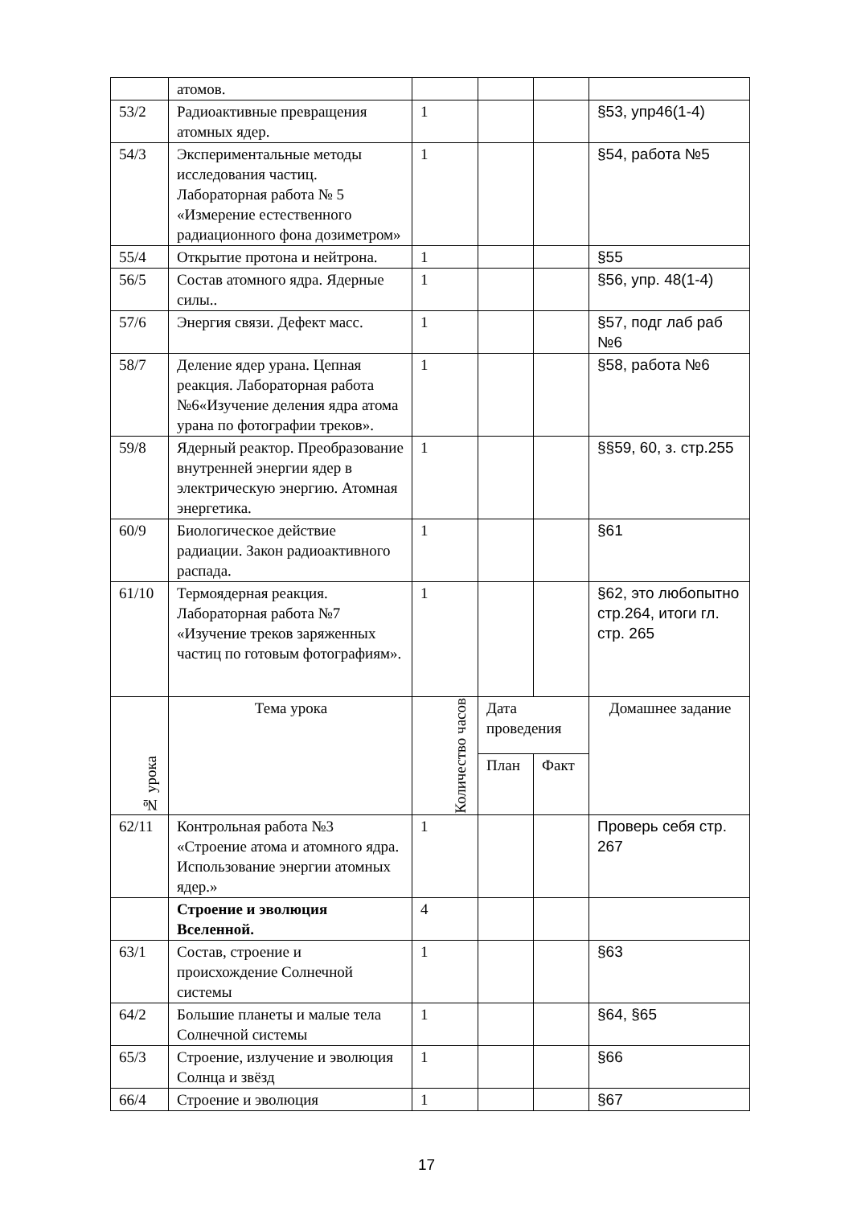| | атомов. | | | | |
| 53/2 | Радиоактивные превращения атомных ядер. | 1 | | | §53, упр46(1-4) |
| 54/3 | Экспериментальные методы исследования частиц. Лабораторная работа № 5 «Измерение естественного радиационного фона дозиметром» | 1 | | | §54, работа №5 |
| 55/4 | Открытие протона и нейтрона. | 1 | | | §55 |
| 56/5 | Состав атомного ядра. Ядерные силы.. | 1 | | | §56, упр. 48(1-4) |
| 57/6 | Энергия связи. Дефект масс. | 1 | | | §57, подг лаб раб №6 |
| 58/7 | Деление ядер урана. Цепная реакция. Лабораторная работа №6«Изучение деления ядра атома урана по фотографии треков». | 1 | | | §58, работа №6 |
| 59/8 | Ядерный реактор. Преобразование внутренней энергии ядер в электрическую энергию. Атомная энергетика. | 1 | | | §§59, 60, з. стр.255 |
| 60/9 | Биологическое действие радиации. Закон радиоактивного распада. | 1 | | | §61 |
| 61/10 | Термоядерная реакция. Лабораторная работа №7 «Изучение треков заряженных частиц по готовым фотографиям». | 1 | | | §62, это любопытно стр.264, итоги гл. стр. 265 |
| № урока | Тема урока | Количество часов | Дата проведения | | Домашнее задание |
| | | | План | Факт | |
| 62/11 | Контрольная работа №3 «Строение атома и атомного ядра. Использование энергии атомных ядер.» | 1 | | | Проверь себя стр. 267 |
| | Строение и эволюция Вселенной. | 4 | | | |
| 63/1 | Состав, строение и происхождение Солнечной системы | 1 | | | §63 |
| 64/2 | Большие планеты и малые тела Солнечной системы | 1 | | | §64, §65 |
| 65/3 | Строение, излучение и эволюция Солнца и звёзд | 1 | | | §66 |
| 66/4 | Строение и эволюция | 1 | | | §67 |
17